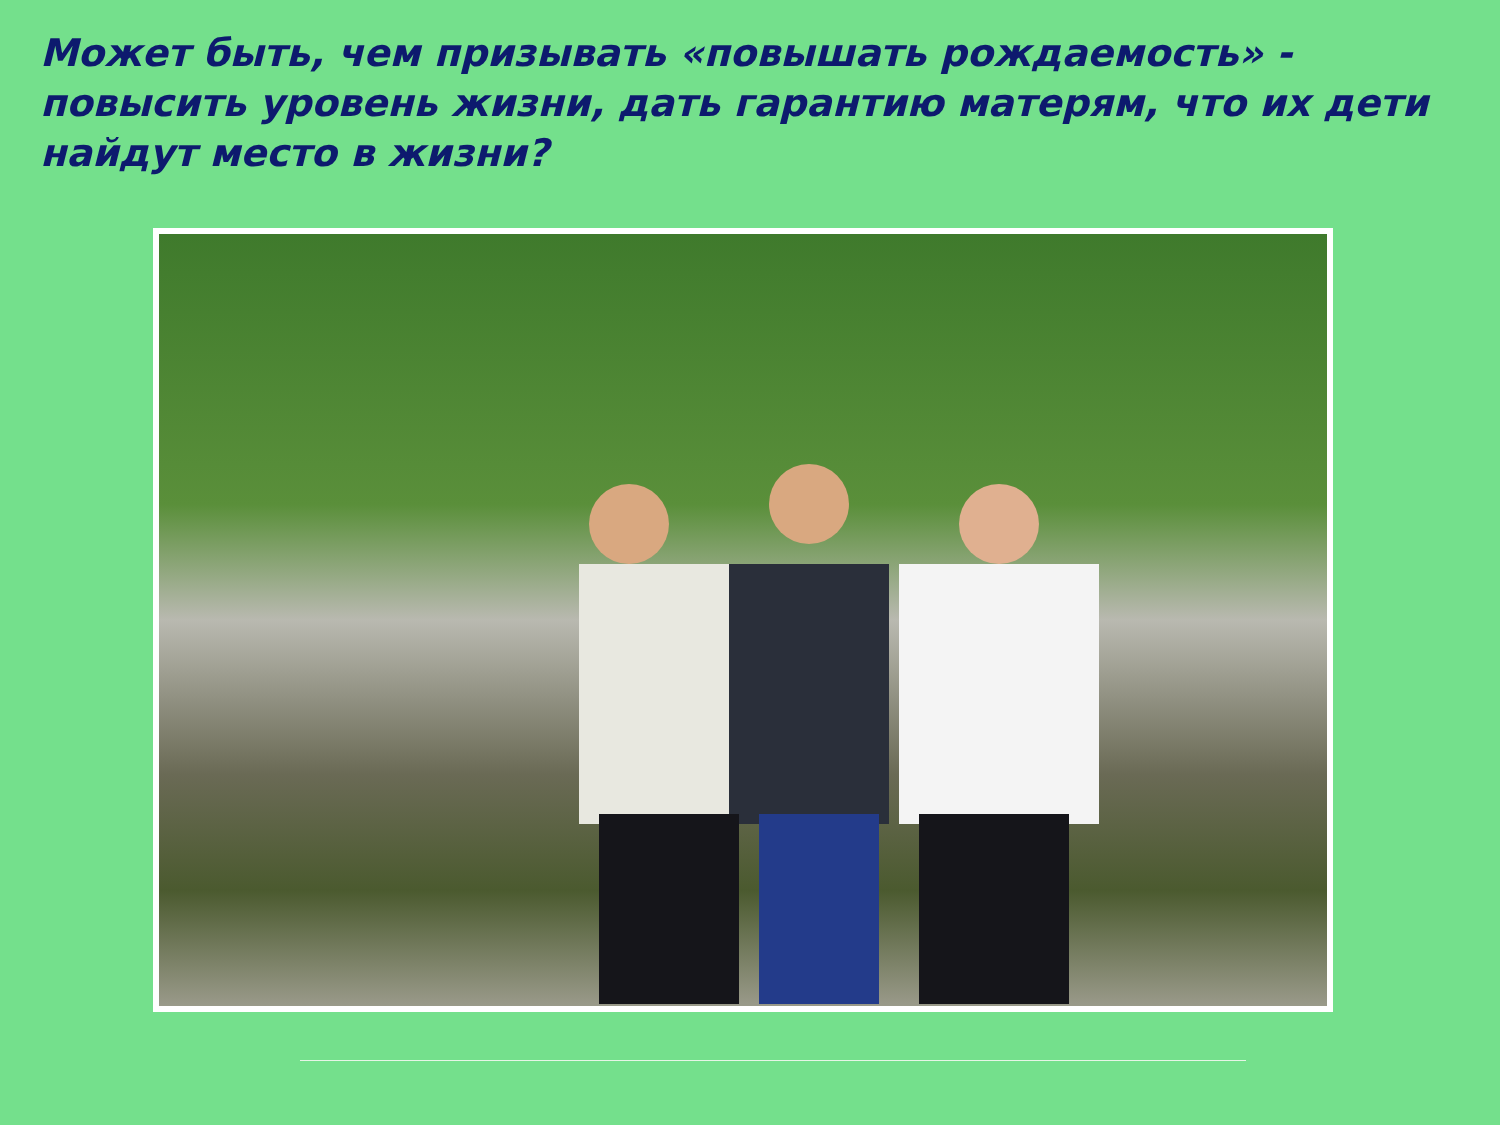Может быть, чем призывать «повышать рождаемость» - повысить уровень жизни, дать гарантию матерям, что их дети найдут место в жизни?